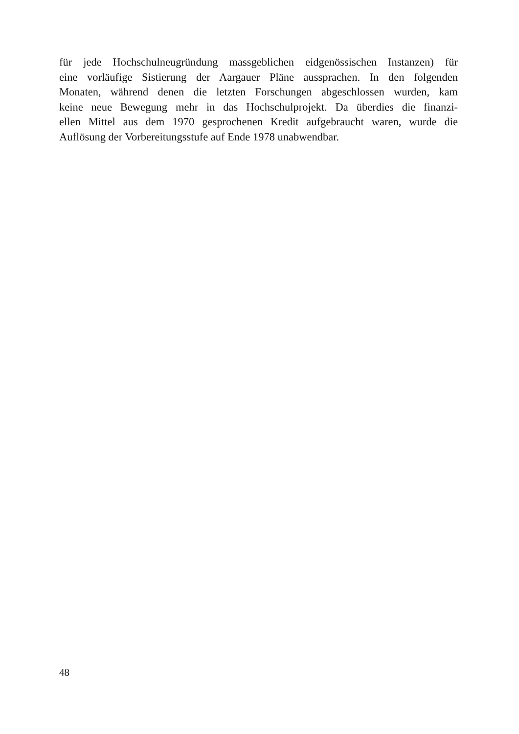für jede Hochschulneugründung massgeblichen eidgenössischen Instanzen) für
eine vorläufige Sistierung der Aargauer Pläne aussprachen. In den folgenden
Monaten, während denen die letzten Forschungen abgeschlossen wurden, kam
keine neue Bewegung mehr in das Hochschulprojekt. Da überdies die finanzi-
ellen Mittel aus dem 1970 gesprochenen Kredit aufgebraucht waren, wurde die
Auflösung der Vorbereitungsstufe auf Ende 1978 unabwendbar.
48